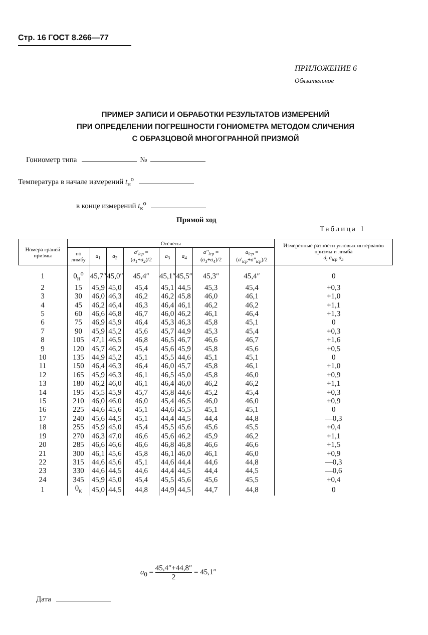Стр. 16 ГОСТ 8.266—77
ПРИЛОЖЕНИЕ 6
Обязательное
ПРИМЕР ЗАПИСИ И ОБРАБОТКИ РЕЗУЛЬТАТОВ ИЗМЕРЕНИЙ
ПРИ ОПРЕДЕЛЕНИИ ПОГРЕШНОСТИ ГОНИОМЕТРА МЕТОДОМ СЛИЧЕНИЯ
С ОБРАЗЦОВОЙ МНОГОГРАННОЙ ПРИЗМОЙ
Гониометр типа №
Температура в начале измерений t<sub>н</sub><sup>о</sup>
в конце измерений t<sub>к</sub><sup>о</sup>
Прямой ход
Таблица 1
| Номера граней призмы | Отсчеты | | | | | | | | Измеренные разности угловых интервалов призмы и лимба d<sub>i</sub> a<sub>icp</sub> a<sub>л</sub> |
| --- | --- | --- | --- | --- | --- | --- | --- | --- | --- |
| | по лимбу | a<sub>1</sub> | a<sub>2</sub> | a'<sub>icp</sub> = ( a<sub>1</sub>+ a<sub>2</sub>)/2 | a<sub>3</sub> | a<sub>4</sub> | a''<sub>icp</sub> = ( a<sub>3</sub>+ a<sub>4</sub>)/2 | a<sub>icp</sub> = ( a'<sub>icp</sub> + a''<sub>icp</sub> )/2 | |
| 1 | 0<sub>н</sub><sup>о</sup> | 45,7″ | 45,0″ | 45,4″ | 45,1″ | 45,5″ | 45,3″ | 45,4″ | 0 |
| 2 | 15 | 45,9 | 45,0 | 45,4 | 45,1 | 44,5 | 45,3 | 45,4 | +0,3 |
| 3 | 30 | 46,0 | 46,3 | 46,2 | 46,2 | 45,8 | 46,0 | 46,1 | +1,0 |
| 4 | 45 | 46,2 | 46,4 | 46,3 | 46,4 | 46,1 | 46,2 | 46,2 | +1,1 |
| 5 | 60 | 46,6 | 46,8 | 46,7 | 46,0 | 46,2 | 46,1 | 46,4 | +1,3 |
| 6 | 75 | 46,9 | 45,9 | 46,4 | 45,3 | 46,3 | 45,8 | 45,1 | 0 |
| 7 | 90 | 45,9 | 45,2 | 45,6 | 45,7 | 44,9 | 45,3 | 45,4 | +0,3 |
| 8 | 105 | 47,1 | 46,5 | 46,8 | 46,5 | 46,7 | 46,6 | 46,7 | +1,6 |
| 9 | 120 | 45,7 | 46,2 | 45,4 | 45,6 | 45,9 | 45,8 | 45,6 | +0,5 |
| 10 | 135 | 44,9 | 45,2 | 45,1 | 45,5 | 44,6 | 45,1 | 45,1 | 0 |
| 11 | 150 | 46,4 | 46,3 | 46,4 | 46,0 | 45,7 | 45,8 | 46,1 | +1,0 |
| 12 | 165 | 45,9 | 46,3 | 46,1 | 46,5 | 45,0 | 45,8 | 46,0 | +0,9 |
| 13 | 180 | 46,2 | 46,0 | 46,1 | 46,4 | 46,0 | 46,2 | 46,2 | +1,1 |
| 14 | 195 | 45,5 | 45,9 | 45,7 | 45,8 | 44,6 | 45,2 | 45,4 | +0,3 |
| 15 | 210 | 46,0 | 46,0 | 46,0 | 45,4 | 46,5 | 46,0 | 46,0 | +0,9 |
| 16 | 225 | 44,6 | 45,6 | 45,1 | 44,6 | 45,5 | 45,1 | 45,1 | 0 |
| 17 | 240 | 45,6 | 44,5 | 45,1 | 44,4 | 44,5 | 44,4 | 44,8 | —0,3 |
| 18 | 255 | 45,9 | 45,0 | 45,4 | 45,5 | 45,6 | 45,6 | 45,5 | +0,4 |
| 19 | 270 | 46,3 | 47,0 | 46,6 | 45,6 | 46,2 | 45,9 | 46,2 | +1,1 |
| 20 | 285 | 46,6 | 46,6 | 46,6 | 46,8 | 46,8 | 46,6 | 46,6 | +1,5 |
| 21 | 300 | 46,1 | 45,6 | 45,8 | 46,1 | 46,0 | 46,1 | 46,0 | +0,9 |
| 22 | 315 | 44,6 | 45,6 | 45,1 | 44,6 | 44,4 | 44,6 | 44,8 | —0,3 |
| 23 | 330 | 44,6 | 44,5 | 44,6 | 44,4 | 44,5 | 44,4 | 44,5 | —0,6 |
| 24 | 345 | 45,9 | 45,0 | 45,4 | 45,5 | 45,6 | 45,6 | 45,5 | +0,4 |
| 1 | 0<sub>к</sub> | 45,0 | 44,5 | 44,8 | 44,9 | 44,5 | 44,7 | 44,8 | 0 |
a<sub>0</sub> = 45,4″+44,8″ 2 = 45,1″
Дата